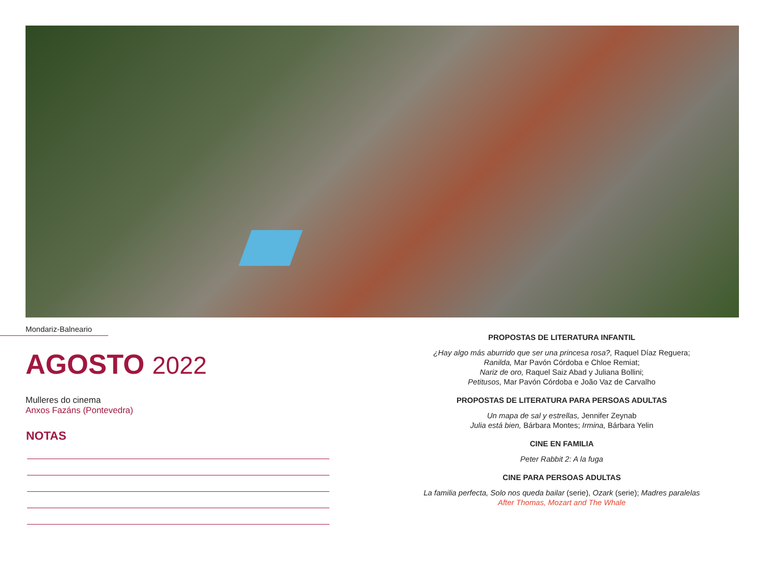Mondariz-Balneario
AGOSTO 2022
Mulleres do cinema
Anxos Fazáns (Pontevedra)
NOTAS
PROPOSTAS DE LITERATURA INFANTIL
¿Hay algo más aburrido que ser una princesa rosa?, Raquel Díaz Reguera;
Ranilda, Mar Pavón Córdoba e Chloe Remiat;
Nariz de oro, Raquel Saiz Abad y Juliana Bollini;
Petitusos, Mar Pavón Córdoba e João Vaz de Carvalho
PROPOSTAS DE LITERATURA PARA PERSOAS ADULTAS
Un mapa de sal y estrellas, Jennifer Zeynab
Julia está bien, Bárbara Montes; Irmina, Bárbara Yelin
CINE EN FAMILIA
Peter Rabbit 2: A la fuga
CINE PARA PERSOAS ADULTAS
La familia perfecta, Solo nos queda bailar (serie), Ozark (serie); Madres paralelas
After Thomas, Mozart and The Whale